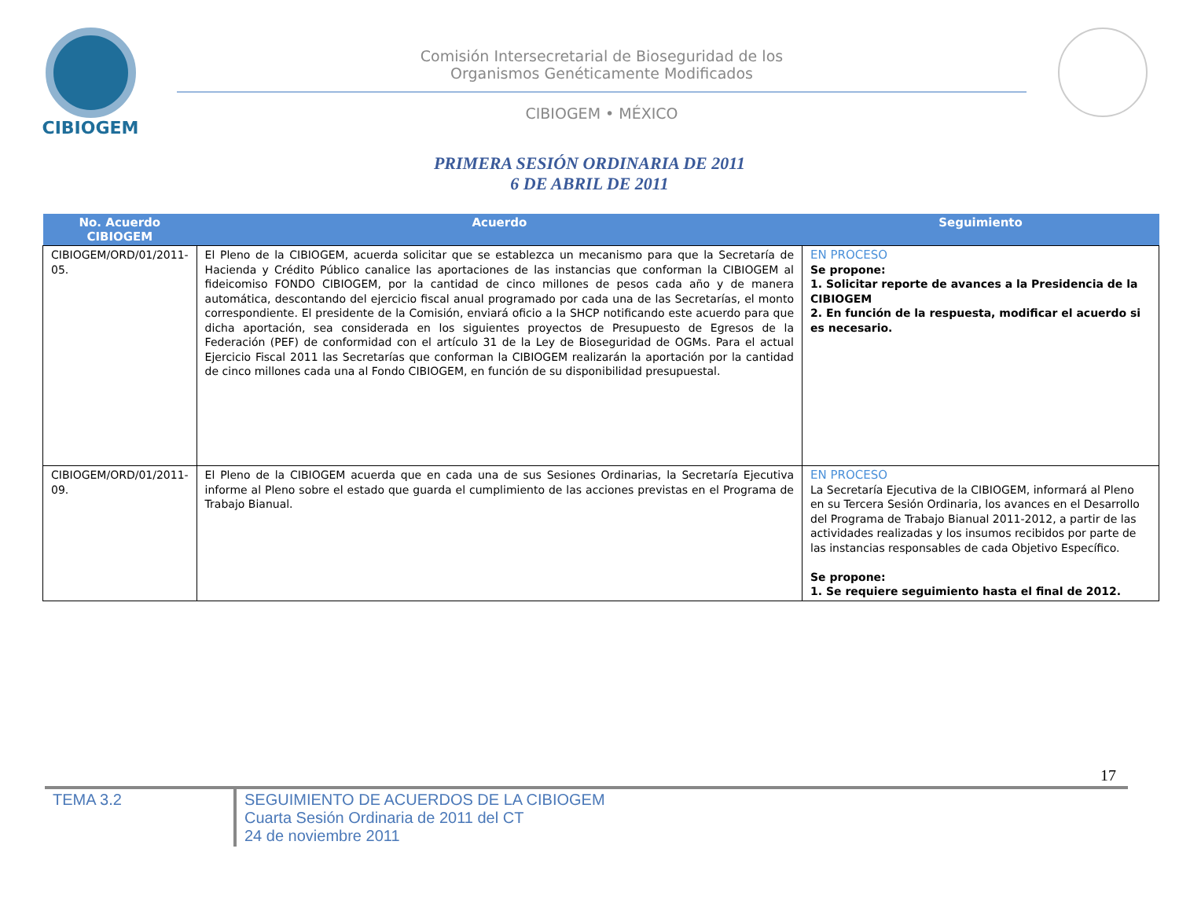CIBIOGEM
Comisión Intersecretarial de Bioseguridad de los
Organismos Genéticamente Modificados
CIBIOGEM • MÉXICO
PRIMERA SESIÓN ORDINARIA DE 2011
6 DE ABRIL DE 2011
| No. Acuerdo CIBIOGEM | Acuerdo | Seguimiento |
| --- | --- | --- |
| CIBIOGEM/ORD/01/2011-05. | El Pleno de la CIBIOGEM, acuerda solicitar que se establezca un mecanismo para que la Secretaría de Hacienda y Crédito Público canalice las aportaciones de las instancias que conforman la CIBIOGEM al fideicomiso FONDO CIBIOGEM, por la cantidad de cinco millones de pesos cada año y de manera automática, descontando del ejercicio fiscal anual programado por cada una de las Secretarías, el monto correspondiente. El presidente de la Comisión, enviará oficio a la SHCP notificando este acuerdo para que dicha aportación, sea considerada en los siguientes proyectos de Presupuesto de Egresos de la Federación (PEF) de conformidad con el artículo 31 de la Ley de Bioseguridad de OGMs. Para el actual Ejercicio Fiscal 2011 las Secretarías que conforman la CIBIOGEM realizarán la aportación por la cantidad de cinco millones cada una al Fondo CIBIOGEM, en función de su disponibilidad presupuestal. | EN PROCESO Se propone: 1. Solicitar reporte de avances a la Presidencia de la CIBIOGEM 2. En función de la respuesta, modificar el acuerdo si es necesario. |
| CIBIOGEM/ORD/01/2011-09. | El Pleno de la CIBIOGEM acuerda que en cada una de sus Sesiones Ordinarias, la Secretaría Ejecutiva informe al Pleno sobre el estado que guarda el cumplimiento de las acciones previstas en el Programa de Trabajo Bianual. | EN PROCESO La Secretaría Ejecutiva de la CIBIOGEM, informará al Pleno en su Tercera Sesión Ordinaria, los avances en el Desarrollo del Programa de Trabajo Bianual 2011-2012, a partir de las actividades realizadas y los insumos recibidos por parte de las instancias responsables de cada Objetivo Específico. Se propone: 1. Se requiere seguimiento hasta el final de 2012. |
17
TEMA 3.2
SEGUIMIENTO DE ACUERDOS DE LA CIBIOGEM
Cuarta Sesión Ordinaria de 2011 del CT
24 de noviembre 2011